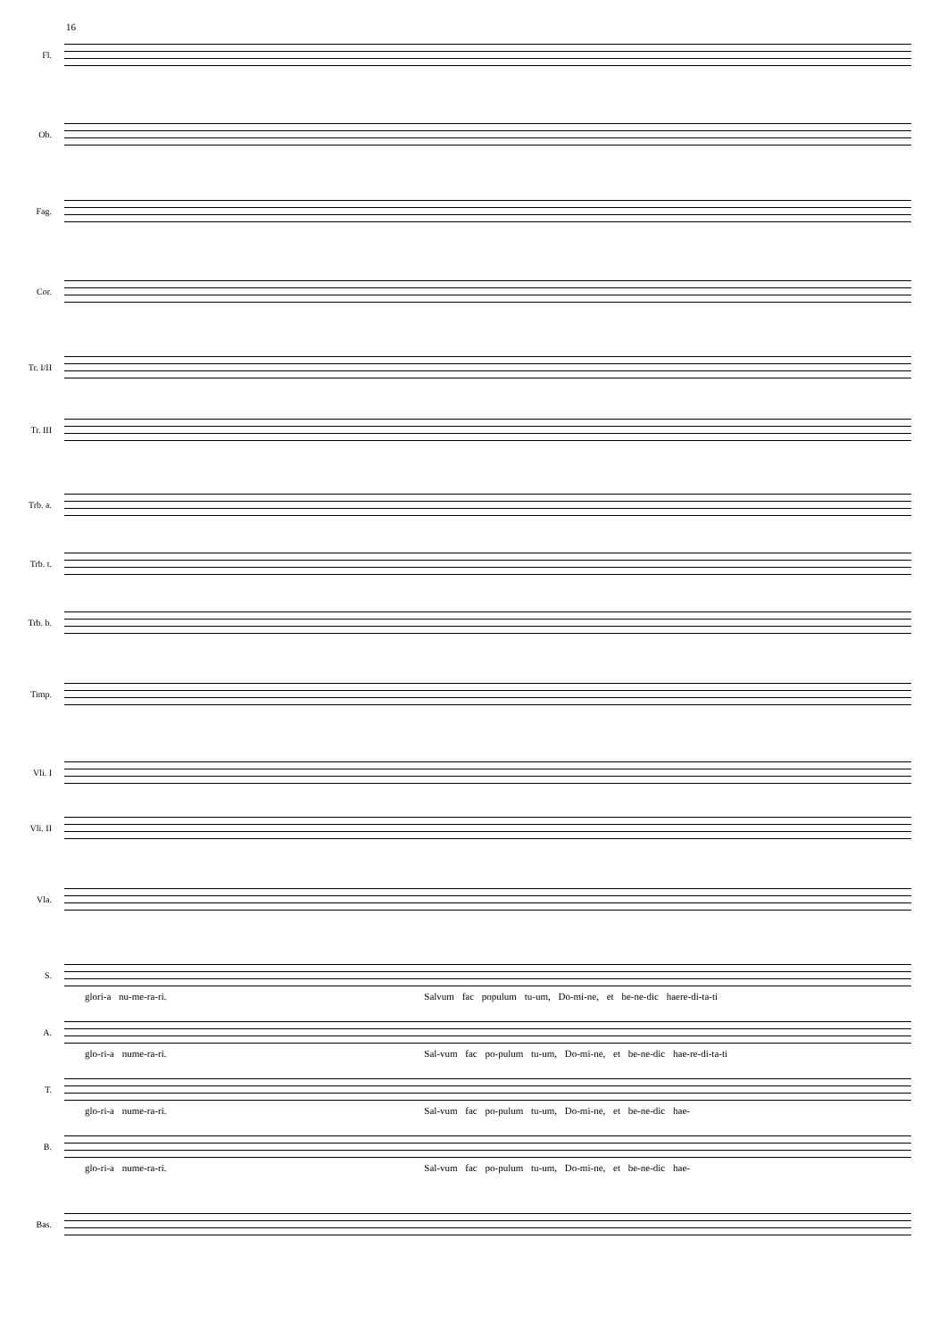16
Fl.
Ob.
Fag.
Cor.
Tr. I/II
Tr. III
Trb. a.
Trb. t.
Trb. b.
Timp.
Vli. I
Vli. II
Vla.
S.
glori-a nu-me-ra-ri. Salvum fac populum tu-um, Do-mi-ne, et be-ne-dic haere-di-ta-ti
A.
glo-ri-a nume-ra-ri. Sal-vum fac po-pulum tu-um, Do-mi-ne, et be-ne-dic hae-re-di-ta-ti
T.
glo-ri-a nume-ra-ri. Sal-vum fac po-pulum tu-um, Do-mi-ne, et be-ne-dic hae-
B.
glo-ri-a nume-ra-ri. Sal-vum fac po-pulum tu-um, Do-mi-ne, et be-ne-dic hae-
Bas.